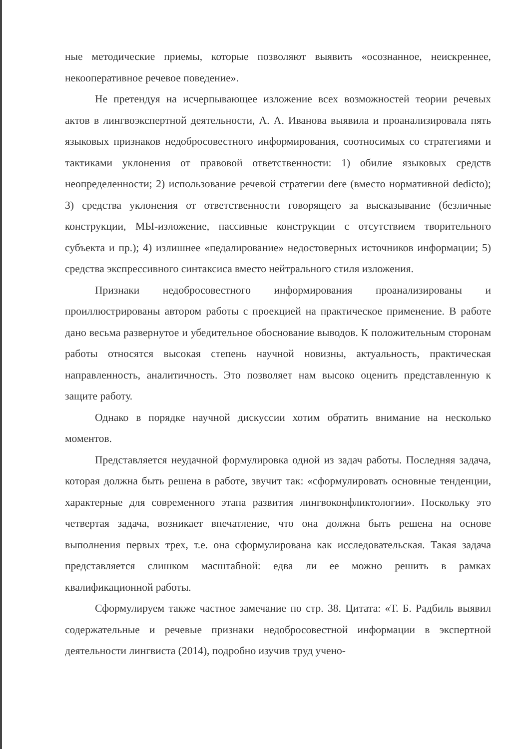ные методические приемы, которые позволяют выявить «осознанное, неискреннее, некооперативное речевое поведение».
Не претендуя на исчерпывающее изложение всех возможностей теории речевых актов в лингвоэкспертной деятельности, А. А. Иванова выявила и проанализировала пять языковых признаков недобросовестного информирования, соотносимых со стратегиями и тактиками уклонения от правовой ответственности: 1) обилие языковых средств неопределенности; 2) использование речевой стратегии dere (вместо нормативной dedicto); 3) средства уклонения от ответственности говорящего за высказывание (безличные конструкции, МЫ-изложение, пассивные конструкции с отсутствием творительного субъекта и пр.); 4) излишнее «педалирование» недостоверных источников информации; 5) средства экспрессивного синтаксиса вместо нейтрального стиля изложения.
Признаки недобросовестного информирования проанализированы и проиллюстрированы автором работы с проекцией на практическое применение. В работе дано весьма развернутое и убедительное обоснование выводов. К положительным сторонам работы относятся высокая степень научной новизны, актуальность, практическая направленность, аналитичность. Это позволяет нам высоко оценить представленную к защите работу.
Однако в порядке научной дискуссии хотим обратить внимание на несколько моментов.
Представляется неудачной формулировка одной из задач работы. Последняя задача, которая должна быть решена в работе, звучит так: «сформулировать основные тенденции, характерные для современного этапа развития лингвоконфликтологии». Поскольку это четвертая задача, возникает впечатление, что она должна быть решена на основе выполнения первых трех, т.е. она сформулирована как исследовательская. Такая задача представляется слишком масштабной: едва ли ее можно решить в рамках квалификационной работы.
Сформулируем также частное замечание по стр. 38. Цитата: «Т. Б. Радбиль выявил содержательные и речевые признаки недобросовестной информации в экспертной деятельности лингвиста (2014), подробно изучив труд учено-